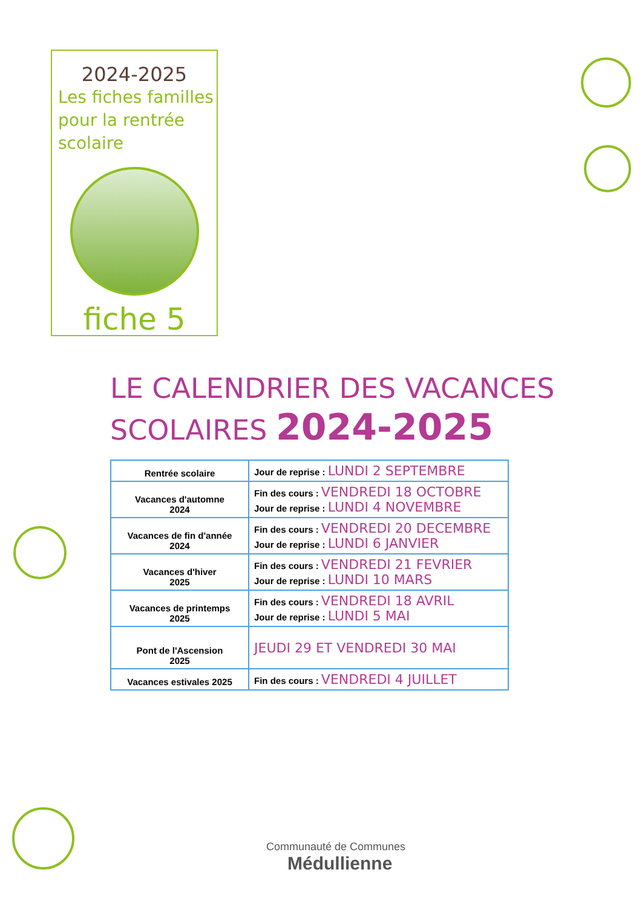2024-2025
Les fiches familles
pour la rentrée
scolaire
fiche 5
LE CALENDRIER DES VACANCES
SCOLAIRES 2024-2025
| Rentrée scolaire | Jour de reprise : LUNDI 2 SEPTEMBRE |
| Vacances d'automne 2024 | Fin des cours : VENDREDI 18 OCTOBRE Jour de reprise : LUNDI 4 NOVEMBRE |
| Vacances de fin d'année 2024 | Fin des cours : VENDREDI 20 DECEMBRE Jour de reprise : LUNDI 6 JANVIER |
| Vacances d'hiver 2025 | Fin des cours : VENDREDI 21 FEVRIER Jour de reprise : LUNDI 10 MARS |
| Vacances de printemps 2025 | Fin des cours : VENDREDI 18 AVRIL Jour de reprise : LUNDI 5 MAI |
| Pont de l'Ascension 2025 | JEUDI 29 ET VENDREDI 30 MAI |
| Vacances estivales 2025 | Fin des cours : VENDREDI 4 JUILLET |
Communauté de Communes
Médullienne